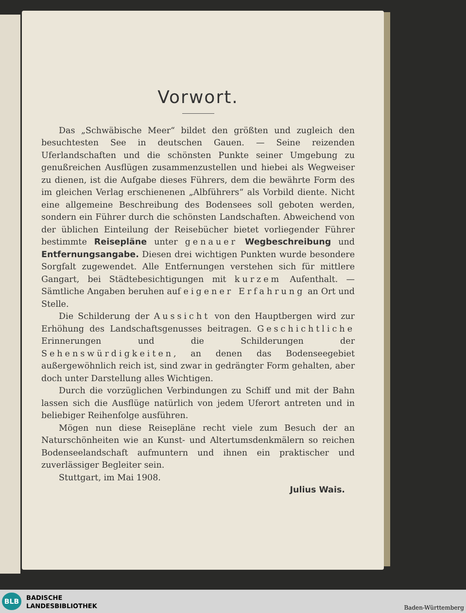Vorwort.
Das „Schwäbische Meer“ bildet den größten und zugleich den besuchtesten See in deutschen Gauen. — Seine reizenden Uferlandschaften und die schönsten Punkte seiner Umgebung zu genußreichen Ausflügen zusammenzustellen und hiebei als Wegweiser zu dienen, ist die Aufgabe dieses Führers, dem die bewährte Form des im gleichen Verlag erschienenen „Albführers“ als Vorbild diente. Nicht eine allgemeine Beschreibung des Bodensees soll geboten werden, sondern ein Führer durch die schönsten Landschaften. Abweichend von der üblichen Einteilung der Reisebücher bietet vorliegender Führer bestimmte Reisepläne unter genauer Wegbeschreibung und Entfernungsangabe. Diesen drei wichtigen Punkten wurde besondere Sorgfalt zugewendet. Alle Entfernungen verstehen sich für mittlere Gangart, bei Städtebesichtigungen mit kurzem Aufenthalt. — Sämtliche Angaben beruhen auf eigener Erfahrung an Ort und Stelle.
Die Schilderung der Aussicht von den Hauptbergen wird zur Erhöhung des Landschaftsgenusses beitragen. Geschichtliche Erinnerungen und die Schilderungen der Sehenswürdigkeiten, an denen das Bodenseegebiet außergewöhnlich reich ist, sind zwar in gedrängter Form gehalten, aber doch unter Darstellung alles Wichtigen.
Durch die vorzüglichen Verbindungen zu Schiff und mit der Bahn lassen sich die Ausflüge natürlich von jedem Uferort antreten und in beliebiger Reihenfolge ausführen.
Mögen nun diese Reisepläne recht viele zum Besuch der an Naturschönheiten wie an Kunst- und Altertumsdenkmälern so reichen Bodenseelandschaft aufmuntern und ihnen ein praktischer und zuverlässiger Begleiter sein.
Stuttgart, im Mai 1908.
Julius Wais.
BLB
BADISCHE
LANDESBIBLIOTHEK
Baden-Württemberg